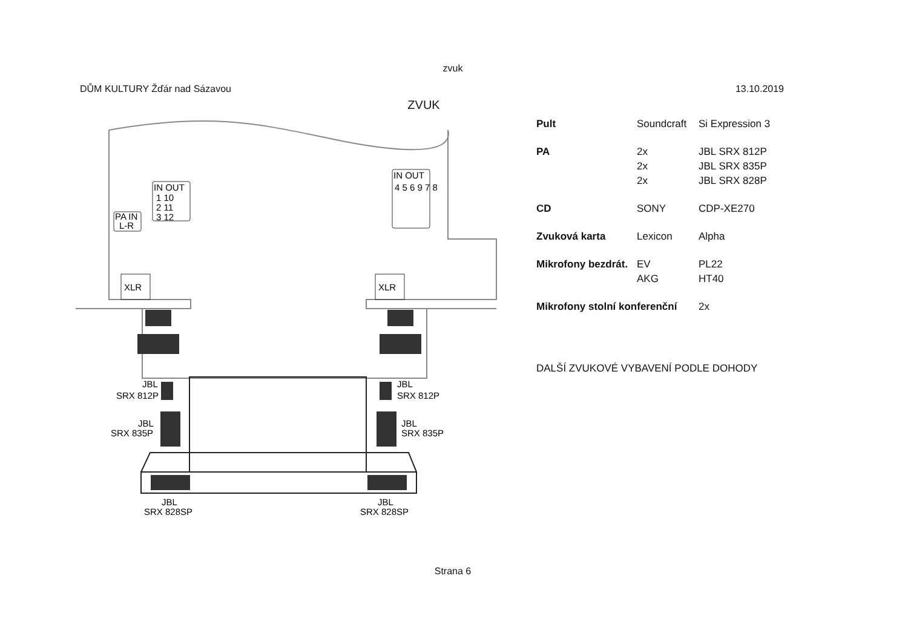zvuk
DŮM KULTURY Žďár nad Sázavou 13.10.2019
ZVUK
XLR
XLR
PA IN
L-R
IN OUT
1 10
2 11
3 12
IN OUT
4 5 6 9 7 8
JBL
SRX 812P
JBL
SRX 812P
JBL
SRX 835P
JBL
SRX 835P
JBL
SRX 828SP
JBL
SRX 828SP
| Pult | Soundcraft | Si Expression 3 |
| PA | 2x | JBL SRX 812P |
| | 2x | JBL SRX 835P |
| | 2x | JBL SRX 828P |
| CD | SONY | CDP-XE270 |
| Zvuková karta | Lexicon | Alpha |
| Mikrofony bezdrát. | EV | PL22 |
| | AKG | HT40 |
| Mikrofony stolní konferenční | | 2x |
DALŠÍ ZVUKOVÉ VYBAVENÍ PODLE DOHODY
Strana 6